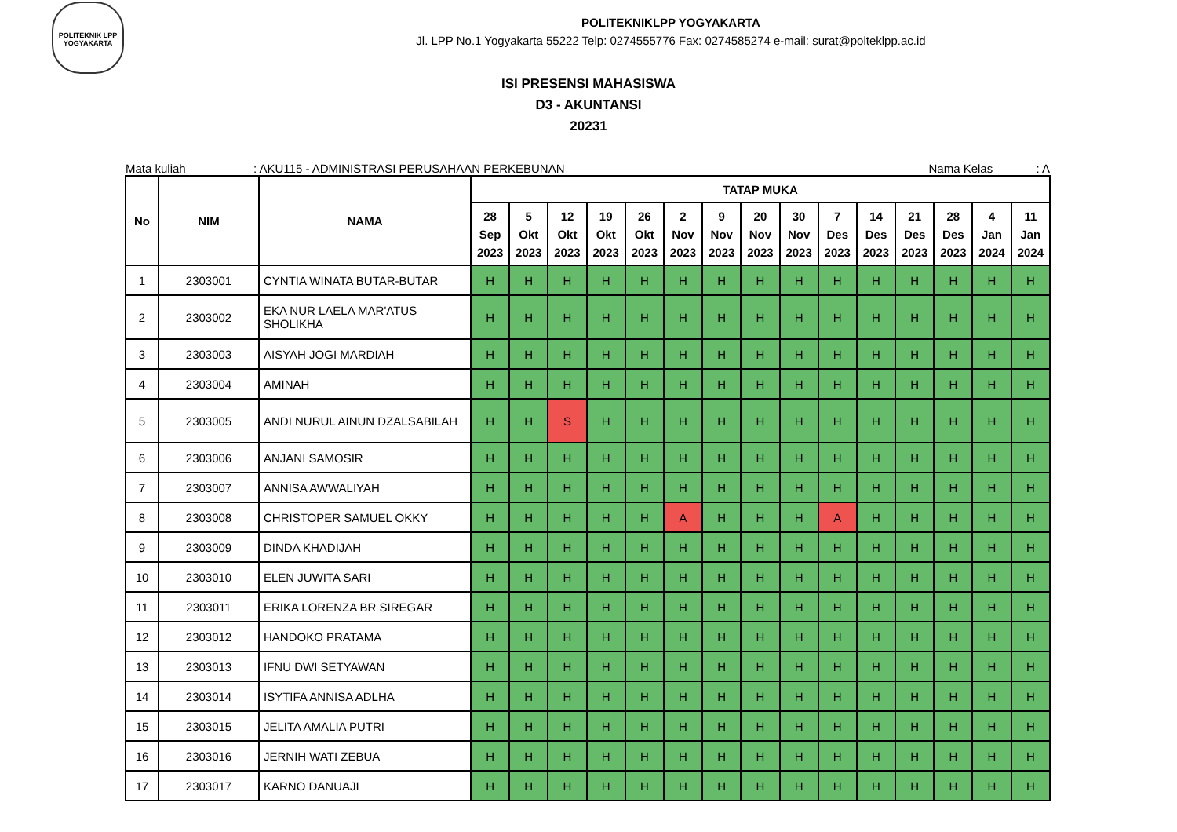POLITEKNIK LPP
YOGYAKARTA
POLITEKNIKLPP YOGYAKARTA
Jl. LPP No.1 Yogyakarta 55222 Telp: 0274555776 Fax: 0274585274 e-mail: surat@polteklpp.ac.id
ISI PRESENSI MAHASISWA
D3 - AKUNTANSI
20231
Mata kuliah: AKU115 - ADMINISTRASI PERUSAHAAN PERKEBUNAN Nama Kelas: A
| No | NIM | NAMA | TATAP MUKA | | | | | | | | | | | | | | |
| --- | --- | --- | --- | --- | --- | --- | --- | --- | --- | --- | --- | --- | --- | --- | --- | --- | --- |
| | | | 28 Sep 2023 | 5 Okt 2023 | 12 Okt 2023 | 19 Okt 2023 | 26 Okt 2023 | 2 Nov 2023 | 9 Nov 2023 | 20 Nov 2023 | 30 Nov 2023 | 7 Des 2023 | 14 Des 2023 | 21 Des 2023 | 28 Des 2023 | 4 Jan 2024 | 11 Jan 2024 |
| 1 | 2303001 | CYNTIA WINATA BUTAR-BUTAR | H | H | H | H | H | H | H | H | H | H | H | H | H | H | H |
| 2 | 2303002 | EKA NUR LAELA MAR'ATUS SHOLIKHA | H | H | H | H | H | H | H | H | H | H | H | H | H | H | H |
| 3 | 2303003 | AISYAH JOGI MARDIAH | H | H | H | H | H | H | H | H | H | H | H | H | H | H | H |
| 4 | 2303004 | AMINAH | H | H | H | H | H | H | H | H | H | H | H | H | H | H | H |
| 5 | 2303005 | ANDI NURUL AINUN DZALSABILAH | H | H | S | H | H | H | H | H | H | H | H | H | H | H | H |
| 6 | 2303006 | ANJANI SAMOSIR | H | H | H | H | H | H | H | H | H | H | H | H | H | H | H |
| 7 | 2303007 | ANNISA AWWALIYAH | H | H | H | H | H | H | H | H | H | H | H | H | H | H | H |
| 8 | 2303008 | CHRISTOPER SAMUEL OKKY | H | H | H | H | H | A | H | H | H | A | H | H | H | H | H |
| 9 | 2303009 | DINDA KHADIJAH | H | H | H | H | H | H | H | H | H | H | H | H | H | H | H |
| 10 | 2303010 | ELEN JUWITA SARI | H | H | H | H | H | H | H | H | H | H | H | H | H | H | H |
| 11 | 2303011 | ERIKA LORENZA BR SIREGAR | H | H | H | H | H | H | H | H | H | H | H | H | H | H | H |
| 12 | 2303012 | HANDOKO PRATAMA | H | H | H | H | H | H | H | H | H | H | H | H | H | H | H |
| 13 | 2303013 | IFNU DWI SETYAWAN | H | H | H | H | H | H | H | H | H | H | H | H | H | H | H |
| 14 | 2303014 | ISYTIFA ANNISA ADLHA | H | H | H | H | H | H | H | H | H | H | H | H | H | H | H |
| 15 | 2303015 | JELITA AMALIA PUTRI | H | H | H | H | H | H | H | H | H | H | H | H | H | H | H |
| 16 | 2303016 | JERNIH WATI ZEBUA | H | H | H | H | H | H | H | H | H | H | H | H | H | H | H |
| 17 | 2303017 | KARNO DANUAJI | H | H | H | H | H | H | H | H | H | H | H | H | H | H | H |